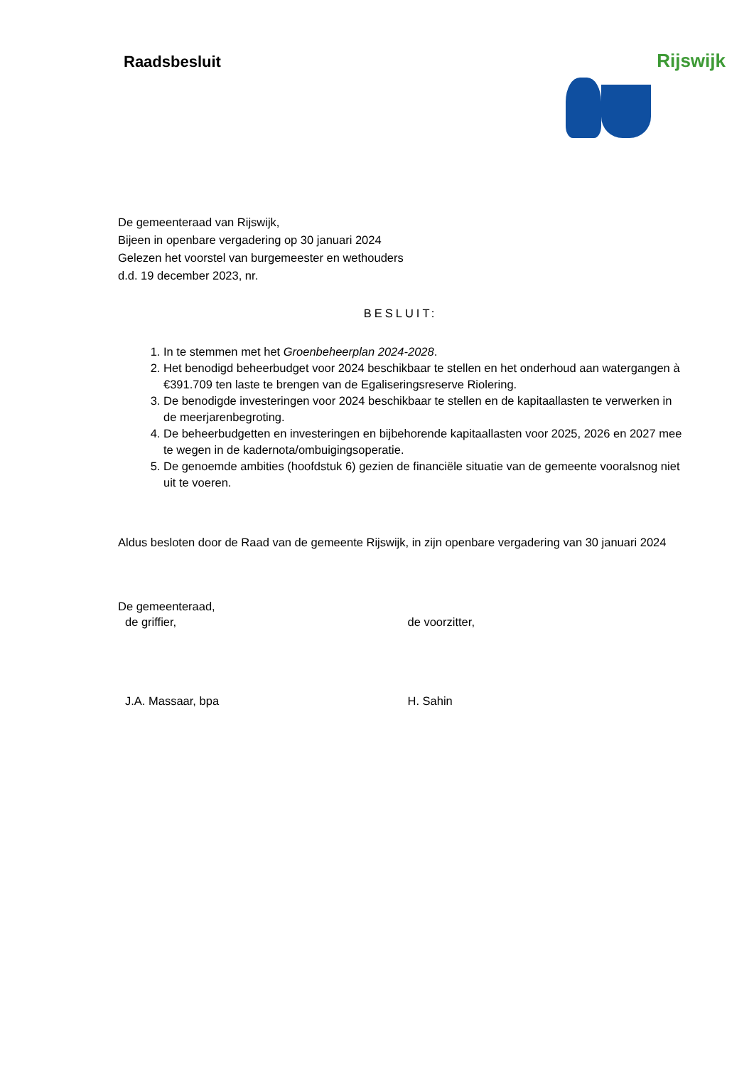Raadsbesluit
Rijswijk
De gemeenteraad van Rijswijk,
Bijeen in openbare vergadering op 30 januari 2024
Gelezen het voorstel van burgemeester en wethouders
d.d. 19 december 2023, nr.
BESLUIT:
1. In te stemmen met het Groenbeheerplan 2024-2028.
2. Het benodigd beheerbudget voor 2024 beschikbaar te stellen en het onderhoud aan watergangen à €391.709 ten laste te brengen van de Egaliseringsreserve Riolering.
3. De benodigde investeringen voor 2024 beschikbaar te stellen en de kapitaallasten te verwerken in de meerjarenbegroting.
4. De beheerbudgetten en investeringen en bijbehorende kapitaallasten voor 2025, 2026 en 2027 mee te wegen in de kadernota/ombuigingsoperatie.
5. De genoemde ambities (hoofdstuk 6) gezien de financiële situatie van de gemeente vooralsnog niet uit te voeren.
Aldus besloten door de Raad van de gemeente Rijswijk, in zijn openbare vergadering van 30 januari 2024
De gemeenteraad,
de griffier, de voorzitter,
J.A. Massaar, bpa H. Sahin